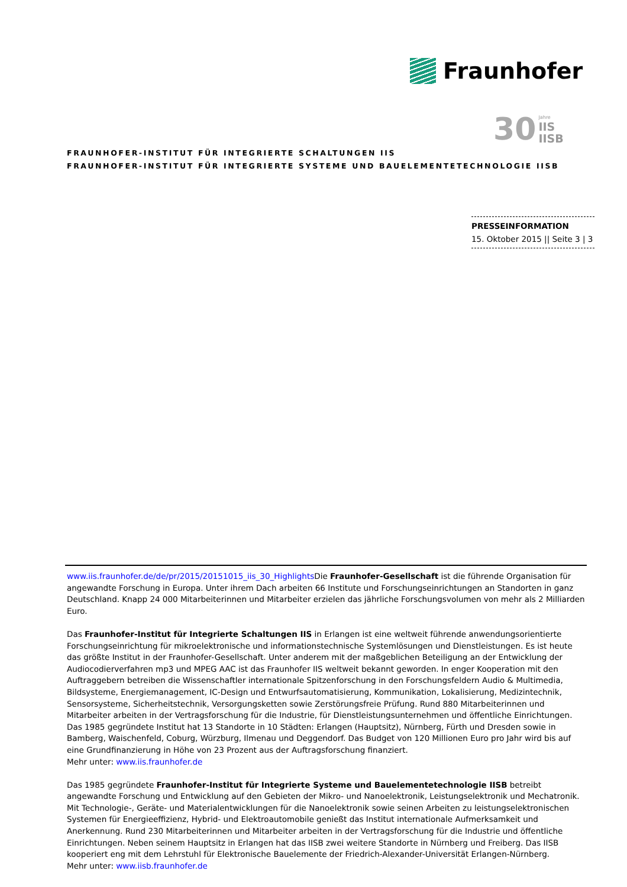Fraunhofer
30
Jahre
IIS
IISB
FRAUNHOFER-INSTITUT FÜR INTEGRIERTE SCHALTUNGEN IIS
FRAUNHOFER-INSTITUT FÜR INTEGRIERTE SYSTEME UND BAUELEMENTETECHNOLOGIE IISB
PRESSEINFORMATION
15. Oktober 2015 || Seite 3 | 3
www.iis.fraunhofer.de/de/pr/2015/20151015_iis_30_Highlights Die Fraunhofer-Gesellschaft ist die führende Organisation für angewandte Forschung in Europa. Unter ihrem Dach arbeiten 66 Institute und Forschungseinrichtungen an Standorten in ganz Deutschland. Knapp 24 000 Mitarbeiterinnen und Mitarbeiter erzielen das jährliche Forschungsvolumen von mehr als 2 Milliarden Euro.
Das Fraunhofer-Institut für Integrierte Schaltungen IIS in Erlangen ist eine weltweit führende anwendungsorientierte Forschungseinrichtung für mikroelektronische und informationstechnische Systemlösungen und Dienstleistungen. Es ist heute das größte Institut in der Fraunhofer-Gesellschaft. Unter anderem mit der maßgeblichen Beteiligung an der Entwicklung der Audiocodierverfahren mp3 und MPEG AAC ist das Fraunhofer IIS weltweit bekannt geworden. In enger Kooperation mit den Auftraggebern betreiben die Wissenschaftler internationale Spitzenforschung in den Forschungsfeldern Audio & Multimedia, Bildsysteme, Energiemanagement, IC-Design und Entwurfsautomatisierung, Kommunikation, Lokalisierung, Medizintechnik, Sensorsysteme, Sicherheitstechnik, Versorgungsketten sowie Zerstörungsfreie Prüfung. Rund 880 Mitarbeiterinnen und Mitarbeiter arbeiten in der Vertragsforschung für die Industrie, für Dienstleistungsunternehmen und öffentliche Einrichtungen. Das 1985 gegründete Institut hat 13 Standorte in 10 Städten: Erlangen (Hauptsitz), Nürnberg, Fürth und Dresden sowie in Bamberg, Waischenfeld, Coburg, Würzburg, Ilmenau und Deggendorf. Das Budget von 120 Millionen Euro pro Jahr wird bis auf eine Grundfinanzierung in Höhe von 23 Prozent aus der Auftragsforschung finanziert.
Mehr unter: www.iis.fraunhofer.de
Das 1985 gegründete Fraunhofer-Institut für Integrierte Systeme und Bauelementetechnologie IISB betreibt angewandte Forschung und Entwicklung auf den Gebieten der Mikro- und Nanoelektronik, Leistungselektronik und Mechatronik. Mit Technologie-, Geräte- und Materialentwicklungen für die Nanoelektronik sowie seinen Arbeiten zu leistungselektronischen Systemen für Energieeffizienz, Hybrid- und Elektroautomobile genießt das Institut internationale Aufmerksamkeit und Anerkennung. Rund 230 Mitarbeiterinnen und Mitarbeiter arbeiten in der Vertragsforschung für die Industrie und öffentliche Einrichtungen. Neben seinem Hauptsitz in Erlangen hat das IISB zwei weitere Standorte in Nürnberg und Freiberg. Das IISB kooperiert eng mit dem Lehrstuhl für Elektronische Bauelemente der Friedrich-Alexander-Universität Erlangen-Nürnberg.
Mehr unter: www.iisb.fraunhofer.de